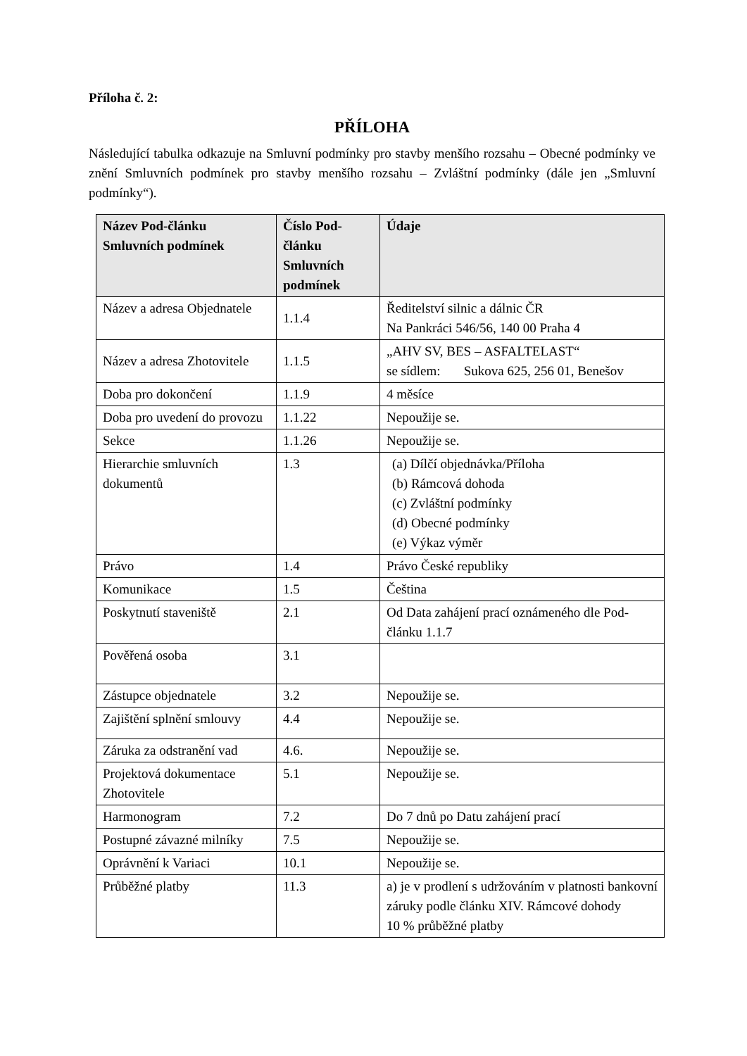Příloha č. 2:
PŘÍLOHA
Následující tabulka odkazuje na Smluvní podmínky pro stavby menšího rozsahu – Obecné podmínky ve znění Smluvních podmínek pro stavby menšího rozsahu – Zvláštní podmínky (dále jen „Smluvní podmínky“).
| Název Pod-článku Smluvních podmínek | Číslo Pod-článku Smluvních podmínek | Údaje |
| --- | --- | --- |
| Název a adresa Objednatele | 1.1.4 | Ředitelství silnic a dálnic ČR Na Pankráci 546/56, 140 00 Praha 4 |
| Název a adresa Zhotovitele | 1.1.5 | „AHV SV, BES – ASFALTELAST“ se sídlem: Sukova 625, 256 01, Benešov |
| Doba pro dokončení | 1.1.9 | 4 měsíce |
| Doba pro uvedení do provozu | 1.1.22 | Nepoužije se. |
| Sekce | 1.1.26 | Nepoužije se. |
| Hierarchie smluvních dokumentů | 1.3 | (a) Dílčí objednávka/Příloha (b) Rámcová dohoda (c) Zvláštní podmínky (d) Obecné podmínky (e) Výkaz výměr |
| Právo | 1.4 | Právo České republiky |
| Komunikace | 1.5 | Čeština |
| Poskytnutí staveniště | 2.1 | Od Data zahájení prací oznámeného dle Pod-článku 1.1.7 |
| Pověřená osoba | 3.1 | |
| Zástupce objednatele | 3.2 | Nepoužije se. |
| Zajištění splnění smlouvy | 4.4 | Nepoužije se. |
| Záruka za odstranění vad | 4.6. | Nepoužije se. |
| Projektová dokumentace Zhotovitele | 5.1 | Nepoužije se. |
| Harmonogram | 7.2 | Do 7 dnů po Datu zahájení prací |
| Postupné závazné milníky | 7.5 | Nepoužije se. |
| Oprávnění k Variaci | 10.1 | Nepoužije se. |
| Průběžné platby | 11.3 | a) je v prodlení s udržováním v platnosti bankovní záruky podle článku XIV. Rámcové dohody 10 % průběžné platby |